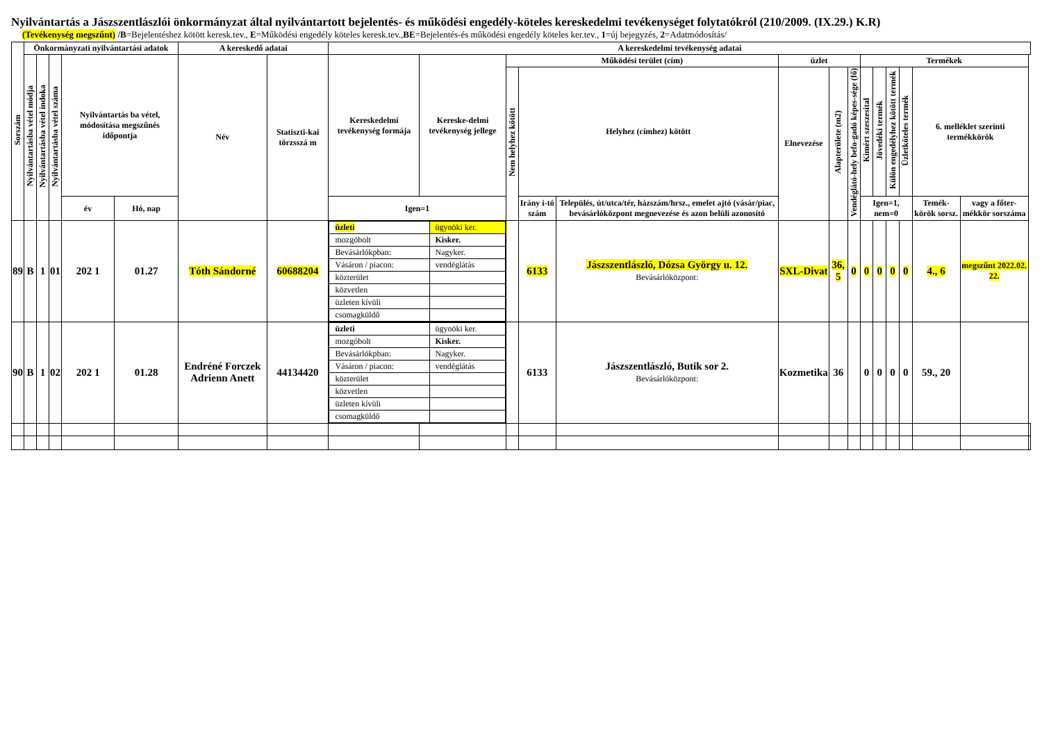Nyilvántartás a Jászszentlászlói önkormányzat által nyilvántartott bejelentés- és működési engedély-köteles kereskedelmi tevékenységet folytatókról (210/2009. (IX.29.) K.R)
(Tevékenység megszűnt) /B=Bejelentéshez kötött keresk.tev., E=Működési engedély köteles keresk.tev.,BE=Bejelentés-és működési engedély köteles ker.tev., 1=új bejegyzés, 2=Adatmódosítás/
| Sorszám | Önkormányzati nyilvántartási adatok | | | | | A kereskedő adatai | | A kereskedelmi tevékenység adatai | | | | | | | | | | | | | | |
| --- | --- | --- | --- | --- | --- | --- | --- | --- | --- | --- | --- | --- | --- | --- | --- | --- | --- | --- | --- | --- | --- | --- |
| | Nyilvántartásba vétel módja | Nyilvántartásba vétel indoka | Nyilvántartásba vétel száma | Nyilvántartás ba vétel, módosítása megszűnés időpontja | | Név | Statiszti-kai törzsszá m | Kereskedelmi tevékenység formája | Kereske-delmi tevékenység jellege | Működési terület (cím) | | | üzlet | | | Termékek | | | | | | |
| | | | | | | | | | | Nem helyhez kötött | Helyhez (címhez) kötött | | Elnevezése | Alapterülete (m2) | Vendéglátó-hely befo-gadó képes-sége (fő) | Kimért szeszesital | Jövedéki termék | Külön engedélyhez kötött termék | Üzletköteles termék | 6. melléklet szerinti termékkörök | | |
| | | | | év | Hó, nap | | | Igen=1 | | | Irány í-tó szám | Település, út/utca/tér, házszám/hrsz., emelet ajtó (vásár/piac, bevásárlóközpont megnevezése és azon belüli azonosító | | | | Igen=1, nem=0 | | | | Temék-körök sorsz. | vagy a főter-mékkör sorszáma | |
| 89 | B | 1 | 01 | 202 1 | 01.27 | Tóth Sándorné | 60688204 | / üzleti / ügynöki ker. / / mozgóbolt / Kisker. / / Bevásárlókpban: / Nagyker. / / Vásáron / piacon: / vendéglátás / / közterület / / / közvetlen / / / üzleten kívüli / / / csomagküldő / / | | | 6133 | Jászszentlászló, Dózsa György u. 12. Bevásárlóközpont: | SXL-Divat | 36, 5 | 0 | 0 | 0 | 0 | 0 | 4., 6 | megszűnt 2022.02. 22. | |
| 90 | B | 1 | 02 | 202 1 | 01.28 | Endréné Forczek Adrienn Anett | 44134420 | / üzleti / ügynöki ker. / / mozgóbolt / Kisker. / / Bevásárlókpban: / Nagyker. / / Vásáron / piacon: / vendéglátás / / közterület / / / közvetlen / / / üzleten kívüli / / / csomagküldő / / | | | 6133 | Jászszentlászló, Butik sor 2. Bevásárlóközpont: | Kozmetika | 36 | | 0 | 0 | 0 | 0 | 59., 20 | | |